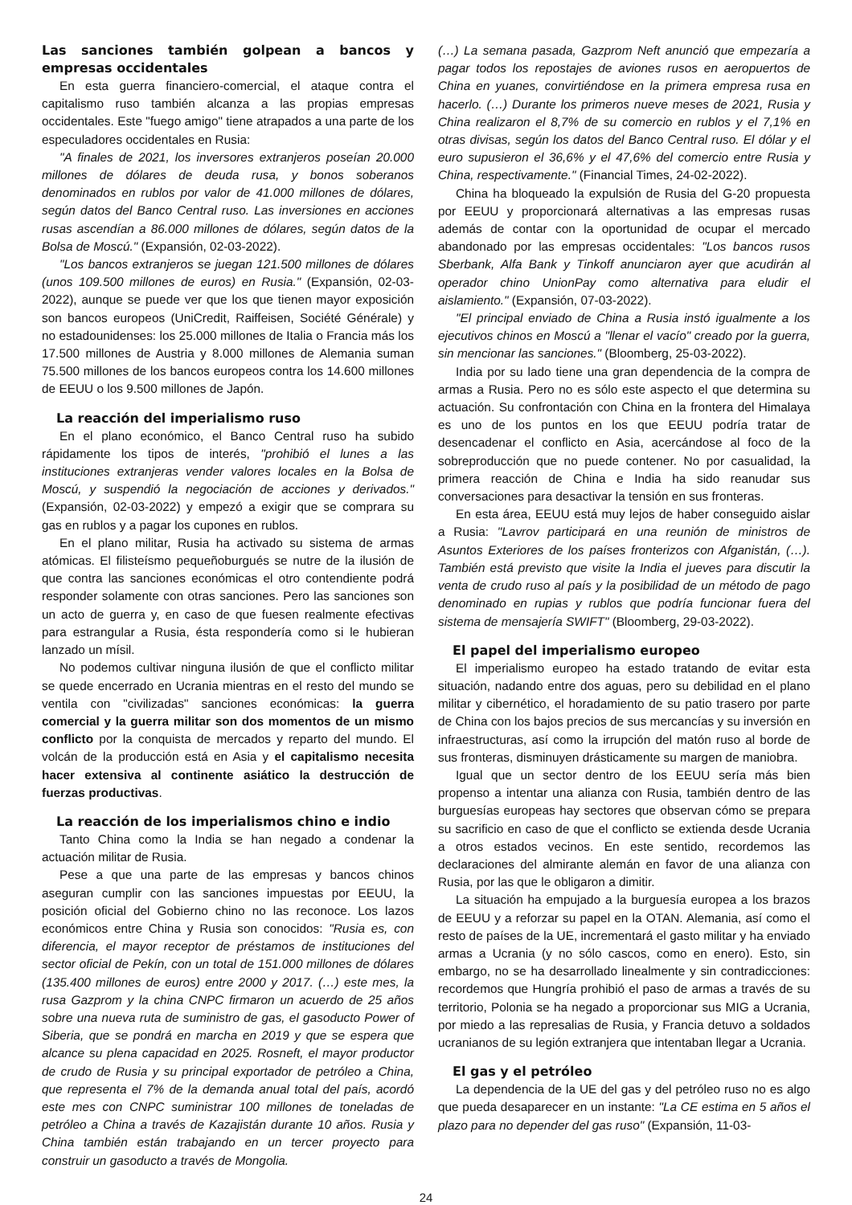Las sanciones también golpean a bancos y empresas occidentales
En esta guerra financiero-comercial, el ataque contra el capitalismo ruso también alcanza a las propias empresas occidentales. Este "fuego amigo" tiene atrapados a una parte de los especuladores occidentales en Rusia:
"A finales de 2021, los inversores extranjeros poseían 20.000 millones de dólares de deuda rusa, y bonos soberanos denominados en rublos por valor de 41.000 millones de dólares, según datos del Banco Central ruso. Las inversiones en acciones rusas ascendían a 86.000 millones de dólares, según datos de la Bolsa de Moscú." (Expansión, 02-03-2022).
"Los bancos extranjeros se juegan 121.500 millones de dólares (unos 109.500 millones de euros) en Rusia." (Expansión, 02-03-2022), aunque se puede ver que los que tienen mayor exposición son bancos europeos (UniCredit, Raiffeisen, Société Générale) y no estadounidenses: los 25.000 millones de Italia o Francia más los 17.500 millones de Austria y 8.000 millones de Alemania suman 75.500 millones de los bancos europeos contra los 14.600 millones de EEUU o los 9.500 millones de Japón.
La reacción del imperialismo ruso
En el plano económico, el Banco Central ruso ha subido rápidamente los tipos de interés, "prohibió el lunes a las instituciones extranjeras vender valores locales en la Bolsa de Moscú, y suspendió la negociación de acciones y derivados." (Expansión, 02-03-2022) y empezó a exigir que se comprara su gas en rublos y a pagar los cupones en rublos.
En el plano militar, Rusia ha activado su sistema de armas atómicas. El filisteísmo pequeñoburgués se nutre de la ilusión de que contra las sanciones económicas el otro contendiente podrá responder solamente con otras sanciones. Pero las sanciones son un acto de guerra y, en caso de que fuesen realmente efectivas para estrangular a Rusia, ésta respondería como si le hubieran lanzado un mísil.
No podemos cultivar ninguna ilusión de que el conflicto militar se quede encerrado en Ucrania mientras en el resto del mundo se ventila con "civilizadas" sanciones económicas: la guerra comercial y la guerra militar son dos momentos de un mismo conflicto por la conquista de mercados y reparto del mundo. El volcán de la producción está en Asia y el capitalismo necesita hacer extensiva al continente asiático la destrucción de fuerzas productivas.
La reacción de los imperialismos chino e indio
Tanto China como la India se han negado a condenar la actuación militar de Rusia.
Pese a que una parte de las empresas y bancos chinos aseguran cumplir con las sanciones impuestas por EEUU, la posición oficial del Gobierno chino no las reconoce. Los lazos económicos entre China y Rusia son conocidos: "Rusia es, con diferencia, el mayor receptor de préstamos de instituciones del sector oficial de Pekín, con un total de 151.000 millones de dólares (135.400 millones de euros) entre 2000 y 2017. (…) este mes, la rusa Gazprom y la china CNPC firmaron un acuerdo de 25 años sobre una nueva ruta de suministro de gas, el gasoducto Power of Siberia, que se pondrá en marcha en 2019 y que se espera que alcance su plena capacidad en 2025. Rosneft, el mayor productor de crudo de Rusia y su principal exportador de petróleo a China, que representa el 7% de la demanda anual total del país, acordó este mes con CNPC suministrar 100 millones de toneladas de petróleo a China a través de Kazajistán durante 10 años. Rusia y China también están trabajando en un tercer proyecto para construir un gasoducto a través de Mongolia.
(…) La semana pasada, Gazprom Neft anunció que empezaría a pagar todos los repostajes de aviones rusos en aeropuertos de China en yuanes, convirtiéndose en la primera empresa rusa en hacerlo. (…) Durante los primeros nueve meses de 2021, Rusia y China realizaron el 8,7% de su comercio en rublos y el 7,1% en otras divisas, según los datos del Banco Central ruso. El dólar y el euro supusieron el 36,6% y el 47,6% del comercio entre Rusia y China, respectivamente." (Financial Times, 24-02-2022).
China ha bloqueado la expulsión de Rusia del G-20 propuesta por EEUU y proporcionará alternativas a las empresas rusas además de contar con la oportunidad de ocupar el mercado abandonado por las empresas occidentales: "Los bancos rusos Sberbank, Alfa Bank y Tinkoff anunciaron ayer que acudirán al operador chino UnionPay como alternativa para eludir el aislamiento." (Expansión, 07-03-2022).
"El principal enviado de China a Rusia instó igualmente a los ejecutivos chinos en Moscú a "llenar el vacío" creado por la guerra, sin mencionar las sanciones." (Bloomberg, 25-03-2022).
India por su lado tiene una gran dependencia de la compra de armas a Rusia. Pero no es sólo este aspecto el que determina su actuación. Su confrontación con China en la frontera del Himalaya es uno de los puntos en los que EEUU podría tratar de desencadenar el conflicto en Asia, acercándose al foco de la sobreproducción que no puede contener. No por casualidad, la primera reacción de China e India ha sido reanudar sus conversaciones para desactivar la tensión en sus fronteras.
En esta área, EEUU está muy lejos de haber conseguido aislar a Rusia: "Lavrov participará en una reunión de ministros de Asuntos Exteriores de los países fronterizos con Afganistán, (…). También está previsto que visite la India el jueves para discutir la venta de crudo ruso al país y la posibilidad de un método de pago denominado en rupias y rublos que podría funcionar fuera del sistema de mensajería SWIFT" (Bloomberg, 29-03-2022).
El papel del imperialismo europeo
El imperialismo europeo ha estado tratando de evitar esta situación, nadando entre dos aguas, pero su debilidad en el plano militar y cibernético, el horadamiento de su patio trasero por parte de China con los bajos precios de sus mercancías y su inversión en infraestructuras, así como la irrupción del matón ruso al borde de sus fronteras, disminuyen drásticamente su margen de maniobra.
Igual que un sector dentro de los EEUU sería más bien propenso a intentar una alianza con Rusia, también dentro de las burguesías europeas hay sectores que observan cómo se prepara su sacrificio en caso de que el conflicto se extienda desde Ucrania a otros estados vecinos. En este sentido, recordemos las declaraciones del almirante alemán en favor de una alianza con Rusia, por las que le obligaron a dimitir.
La situación ha empujado a la burguesía europea a los brazos de EEUU y a reforzar su papel en la OTAN. Alemania, así como el resto de países de la UE, incrementará el gasto militar y ha enviado armas a Ucrania (y no sólo cascos, como en enero). Esto, sin embargo, no se ha desarrollado linealmente y sin contradicciones: recordemos que Hungría prohibió el paso de armas a través de su territorio, Polonia se ha negado a proporcionar sus MIG a Ucrania, por miedo a las represalias de Rusia, y Francia detuvo a soldados ucranianos de su legión extranjera que intentaban llegar a Ucrania.
El gas y el petróleo
La dependencia de la UE del gas y del petróleo ruso no es algo que pueda desaparecer en un instante: "La CE estima en 5 años el plazo para no depender del gas ruso" (Expansión, 11-03-
24